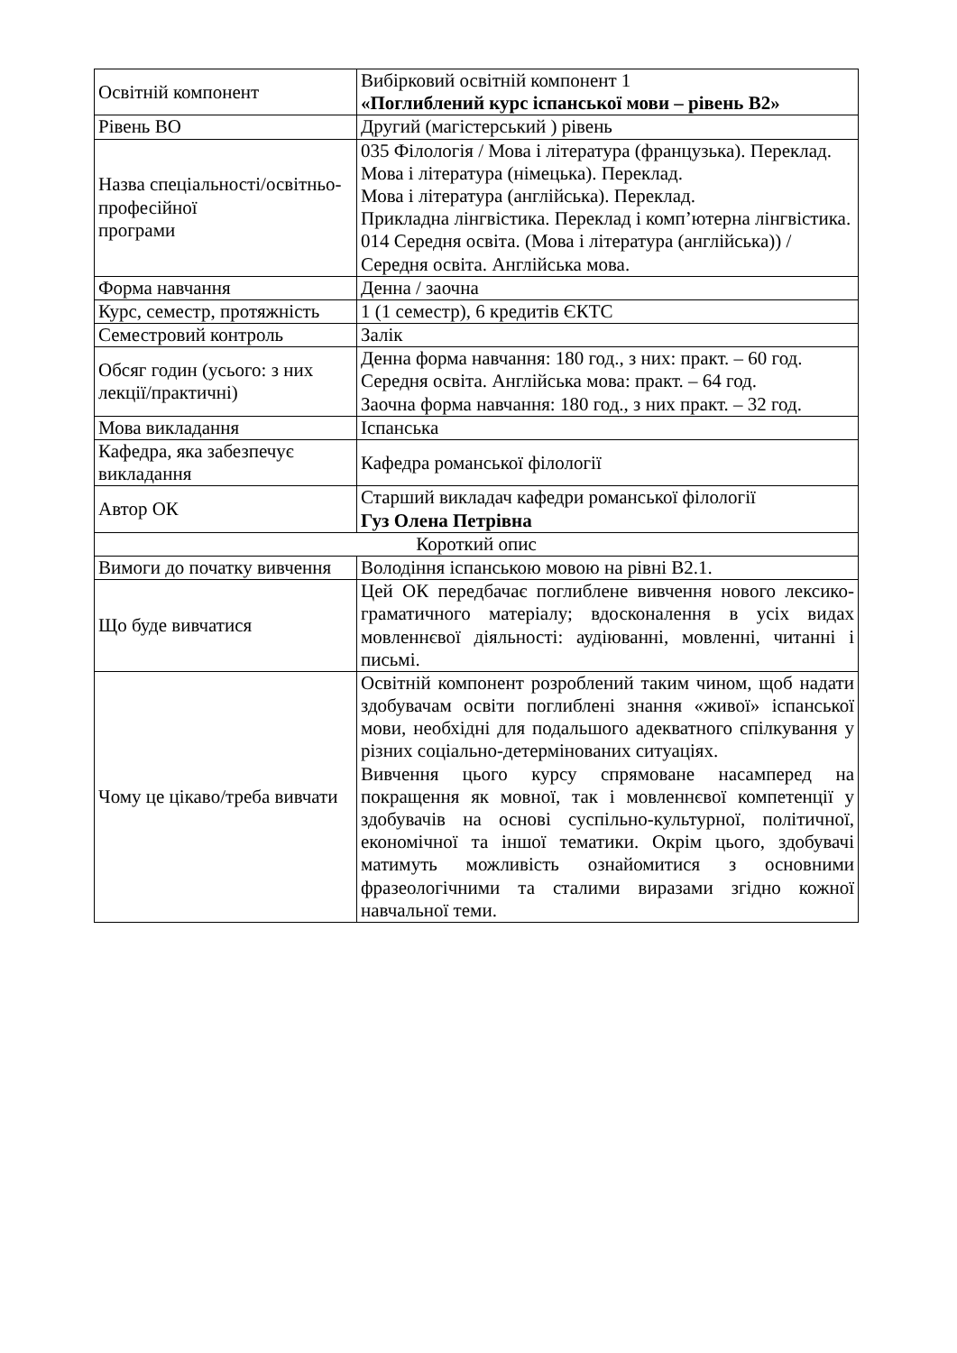| Освітній компонент | Вибірковий освітній компонент 1 «Поглиблений курс іспанської мови – рівень B2» |
| Рівень ВО | Другий (магістерський ) рівень |
| Назва спеціальності/освітньо-професійної програми | 035 Філологія / Мова і література (французька). Переклад. Мова і література (німецька). Переклад. Мова і література (англійська). Переклад. Прикладна лінгвістика. Переклад і комп’ютерна лінгвістика. 014 Середня освіта. (Мова і література (англійська)) / Середня освіта. Англійська мова. |
| Форма навчання | Денна / заочна |
| Курс, семестр, протяжність | 1 (1 семестр), 6 кредитів ЄКТС |
| Семестровий контроль | Залік |
| Обсяг годин (усього: з них лекції/практичні) | Денна форма навчання: 180 год., з них: практ. – 60 год. Середня освіта. Англійська мова: практ. – 64 год. Заочна форма навчання: 180 год., з них практ. – 32 год. |
| Мова викладання | Іспанська |
| Кафедра, яка забезпечує викладання | Кафедра романської філології |
| Автор ОК | Старший викладач кафедри романської філології Гуз Олена Петрівна |
| Короткий опис | |
| Вимоги до початку вивчення | Володіння іспанською мовою на рівні B2.1. |
| Що буде вивчатися | Цей ОК передбачає поглиблене вивчення нового лексико-граматичного матеріалу; вдосконалення в усіх видах мовленнєвої діяльності: аудіюванні, мовленні, читанні і письмі. |
| Чому це цікаво/треба вивчати | Освітній компонент розроблений таким чином, щоб надати здобувачам освіти поглиблені знання «живої» іспанської мови, необхідні для подальшого адекватного спілкування у різних соціально-детермінованих ситуаціях. Вивчення цього курсу спрямоване насамперед на покращення як мовної, так і мовленнєвої компетенції у здобувачів на основі суспільно-культурної, політичної, економічної та іншої тематики. Окрім цього, здобувачі матимуть можливість ознайомитися з основними фразеологічними та сталими виразами згідно кожної навчальної теми. |